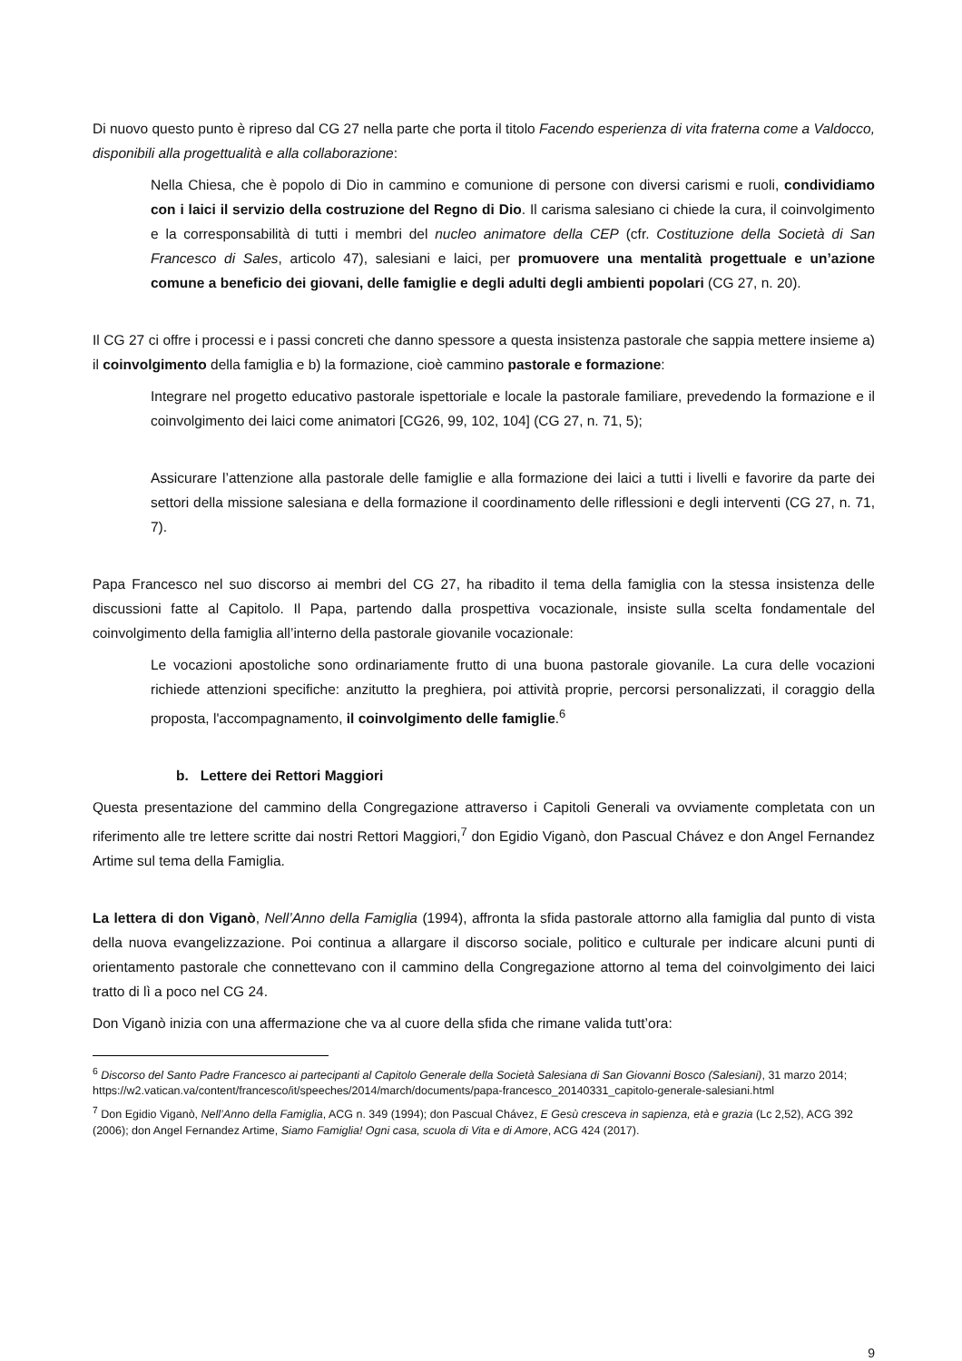Di nuovo questo punto è ripreso dal CG 27 nella parte che porta il titolo Facendo esperienza di vita fraterna come a Valdocco, disponibili alla progettualità e alla collaborazione:
Nella Chiesa, che è popolo di Dio in cammino e comunione di persone con diversi carismi e ruoli, condividiamo con i laici il servizio della costruzione del Regno di Dio. Il carisma salesiano ci chiede la cura, il coinvolgimento e la corresponsabilità di tutti i membri del nucleo animatore della CEP (cfr. Costituzione della Società di San Francesco di Sales, articolo 47), salesiani e laici, per promuovere una mentalità progettuale e un’azione comune a beneficio dei giovani, delle famiglie e degli adulti degli ambienti popolari (CG 27, n. 20).
Il CG 27 ci offre i processi e i passi concreti che danno spessore a questa insistenza pastorale che sappia mettere insieme a) il coinvolgimento della famiglia e b) la formazione, cioè cammino pastorale e formazione:
Integrare nel progetto educativo pastorale ispettoriale e locale la pastorale familiare, prevedendo la formazione e il coinvolgimento dei laici come animatori [CG26, 99, 102, 104] (CG 27, n. 71, 5);
Assicurare l’attenzione alla pastorale delle famiglie e alla formazione dei laici a tutti i livelli e favorire da parte dei settori della missione salesiana e della formazione il coordinamento delle riflessioni e degli interventi (CG 27, n. 71, 7).
Papa Francesco nel suo discorso ai membri del CG 27, ha ribadito il tema della famiglia con la stessa insistenza delle discussioni fatte al Capitolo. Il Papa, partendo dalla prospettiva vocazionale, insiste sulla scelta fondamentale del coinvolgimento della famiglia all’interno della pastorale giovanile vocazionale:
Le vocazioni apostoliche sono ordinariamente frutto di una buona pastorale giovanile. La cura delle vocazioni richiede attenzioni specifiche: anzitutto la preghiera, poi attività proprie, percorsi personalizzati, il coraggio della proposta, l'accompagnamento, il coinvolgimento delle famiglie.<sup>6</sup>
b. Lettere dei Rettori Maggiori
Questa presentazione del cammino della Congregazione attraverso i Capitoli Generali va ovviamente completata con un riferimento alle tre lettere scritte dai nostri Rettori Maggiori,<sup>7</sup> don Egidio Viganò, don Pascual Chávez e don Angel Fernandez Artime sul tema della Famiglia.
La lettera di don Viganò, Nell’Anno della Famiglia (1994), affronta la sfida pastorale attorno alla famiglia dal punto di vista della nuova evangelizzazione. Poi continua a allargare il discorso sociale, politico e culturale per indicare alcuni punti di orientamento pastorale che connettevano con il cammino della Congregazione attorno al tema del coinvolgimento dei laici tratto di lì a poco nel CG 24.
Don Viganò inizia con una affermazione che va al cuore della sfida che rimane valida tutt’ora:
<sup>6</sup> Discorso del Santo Padre Francesco ai partecipanti al Capitolo Generale della Società Salesiana di San Giovanni Bosco (Salesiani), 31 marzo 2014; https://w2.vatican.va/content/francesco/it/speeches/2014/march/documents/papa-francesco_20140331_capitolo-generale-salesiani.html
<sup>7</sup> Don Egidio Viganò, Nell’Anno della Famiglia, ACG n. 349 (1994); don Pascual Chávez, E Gesù cresceva in sapienza, età e grazia (Lc 2,52), ACG 392 (2006); don Angel Fernandez Artime, Siamo Famiglia! Ogni casa, scuola di Vita e di Amore, ACG 424 (2017).
9